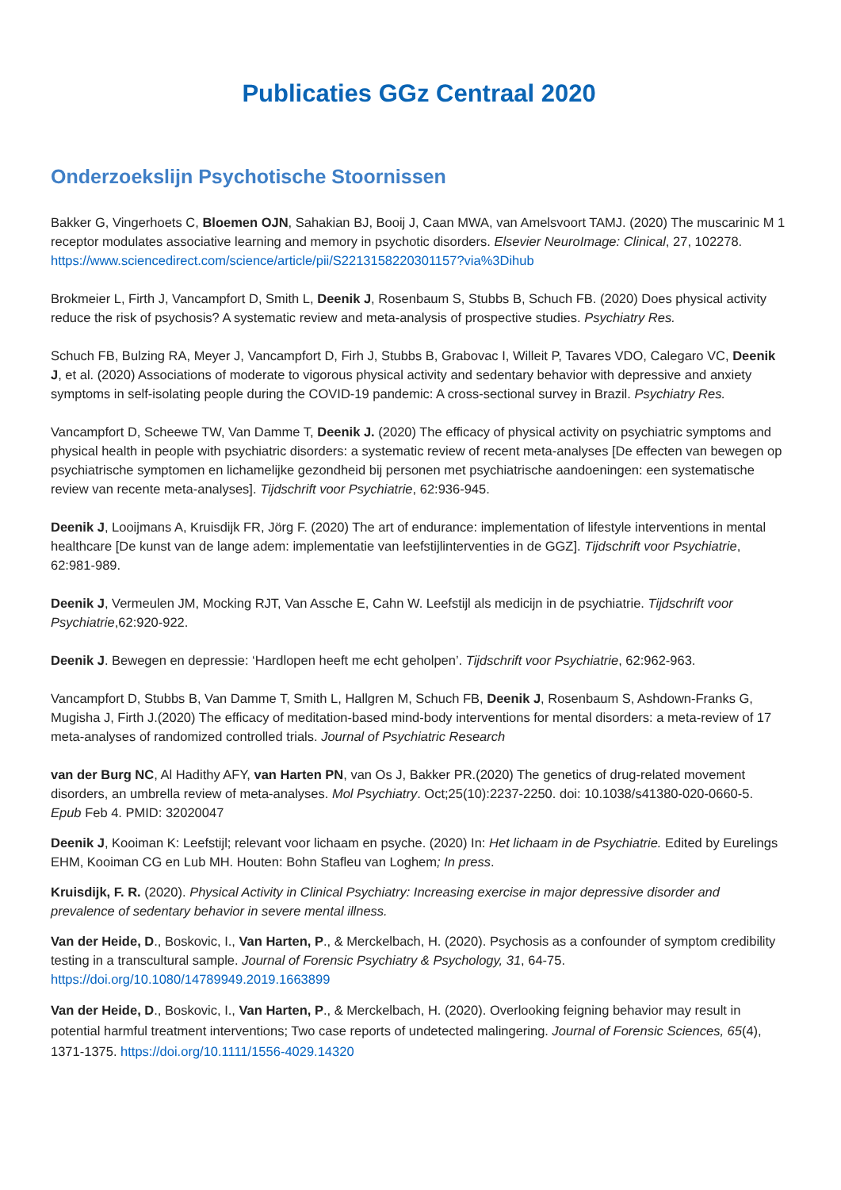Publicaties GGz Centraal 2020
Onderzoekslijn Psychotische Stoornissen
Bakker G, Vingerhoets C, Bloemen OJN, Sahakian BJ, Booij J, Caan MWA, van Amelsvoort TAMJ. (2020) The muscarinic M 1 receptor modulates associative learning and memory in psychotic disorders. Elsevier NeuroImage: Clinical, 27, 102278. https://www.sciencedirect.com/science/article/pii/S2213158220301157?via%3Dihub
Brokmeier L, Firth J, Vancampfort D, Smith L, Deenik J, Rosenbaum S, Stubbs B, Schuch FB. (2020) Does physical activity reduce the risk of psychosis? A systematic review and meta-analysis of prospective studies. Psychiatry Res.
Schuch FB, Bulzing RA, Meyer J, Vancampfort D, Firh J, Stubbs B, Grabovac I, Willeit P, Tavares VDO, Calegaro VC, Deenik J, et al. (2020) Associations of moderate to vigorous physical activity and sedentary behavior with depressive and anxiety symptoms in self-isolating people during the COVID-19 pandemic: A cross-sectional survey in Brazil. Psychiatry Res.
Vancampfort D, Scheewe TW, Van Damme T, Deenik J. (2020) The efficacy of physical activity on psychiatric symptoms and physical health in people with psychiatric disorders: a systematic review of recent meta-analyses [De effecten van bewegen op psychiatrische symptomen en lichamelijke gezondheid bij personen met psychiatrische aandoeningen: een systematische review van recente meta-analyses]. Tijdschrift voor Psychiatrie, 62:936-945.
Deenik J, Looijmans A, Kruisdijk FR, Jörg F. (2020) The art of endurance: implementation of lifestyle interventions in mental healthcare [De kunst van de lange adem: implementatie van leefstijlinterventies in de GGZ]. Tijdschrift voor Psychiatrie, 62:981-989.
Deenik J, Vermeulen JM, Mocking RJT, Van Assche E, Cahn W. Leefstijl als medicijn in de psychiatrie. Tijdschrift voor Psychiatrie,62:920-922.
Deenik J. Bewegen en depressie: ‘Hardlopen heeft me echt geholpen’. Tijdschrift voor Psychiatrie, 62:962-963.
Vancampfort D, Stubbs B, Van Damme T, Smith L, Hallgren M, Schuch FB, Deenik J, Rosenbaum S, Ashdown-Franks G, Mugisha J, Firth J.(2020) The efficacy of meditation-based mind-body interventions for mental disorders: a meta-review of 17 meta-analyses of randomized controlled trials. Journal of Psychiatric Research
van der Burg NC, Al Hadithy AFY, van Harten PN, van Os J, Bakker PR.(2020) The genetics of drug-related movement disorders, an umbrella review of meta-analyses. Mol Psychiatry. Oct;25(10):2237-2250. doi: 10.1038/s41380-020-0660-5. Epub Feb 4. PMID: 32020047
Deenik J, Kooiman K: Leefstijl; relevant voor lichaam en psyche. (2020) In: Het lichaam in de Psychiatrie. Edited by Eurelings EHM, Kooiman CG en Lub MH. Houten: Bohn Stafleu van Loghem; In press.
Kruisdijk, F. R. (2020). Physical Activity in Clinical Psychiatry: Increasing exercise in major depressive disorder and prevalence of sedentary behavior in severe mental illness.
Van der Heide, D., Boskovic, I., Van Harten, P., & Merckelbach, H. (2020). Psychosis as a confounder of symptom credibility testing in a transcultural sample. Journal of Forensic Psychiatry & Psychology, 31, 64-75. https://doi.org/10.1080/14789949.2019.1663899
Van der Heide, D., Boskovic, I., Van Harten, P., & Merckelbach, H. (2020). Overlooking feigning behavior may result in potential harmful treatment interventions; Two case reports of undetected malingering. Journal of Forensic Sciences, 65(4), 1371-1375. https://doi.org/10.1111/1556-4029.14320